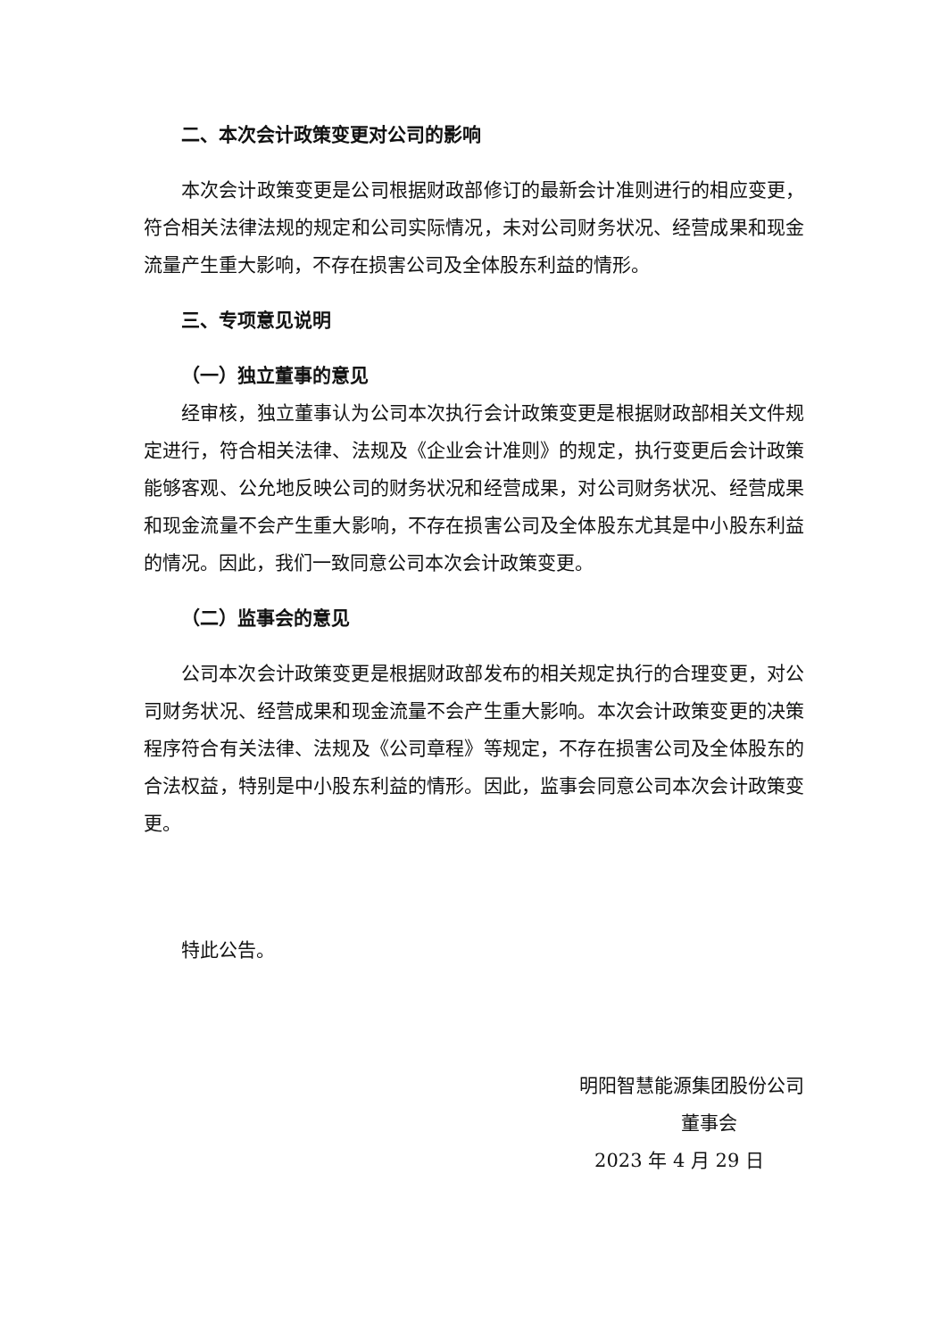二、本次会计政策变更对公司的影响
本次会计政策变更是公司根据财政部修订的最新会计准则进行的相应变更，符合相关法律法规的规定和公司实际情况，未对公司财务状况、经营成果和现金流量产生重大影响，不存在损害公司及全体股东利益的情形。
三、专项意见说明
（一）独立董事的意见
经审核，独立董事认为公司本次执行会计政策变更是根据财政部相关文件规定进行，符合相关法律、法规及《企业会计准则》的规定，执行变更后会计政策能够客观、公允地反映公司的财务状况和经营成果，对公司财务状况、经营成果和现金流量不会产生重大影响，不存在损害公司及全体股东尤其是中小股东利益的情况。因此，我们一致同意公司本次会计政策变更。
（二）监事会的意见
公司本次会计政策变更是根据财政部发布的相关规定执行的合理变更，对公司财务状况、经营成果和现金流量不会产生重大影响。本次会计政策变更的决策程序符合有关法律、法规及《公司章程》等规定，不存在损害公司及全体股东的合法权益，特别是中小股东利益的情形。因此，监事会同意公司本次会计政策变更。
特此公告。
明阳智慧能源集团股份公司
董事会
2023 年 4 月 29 日